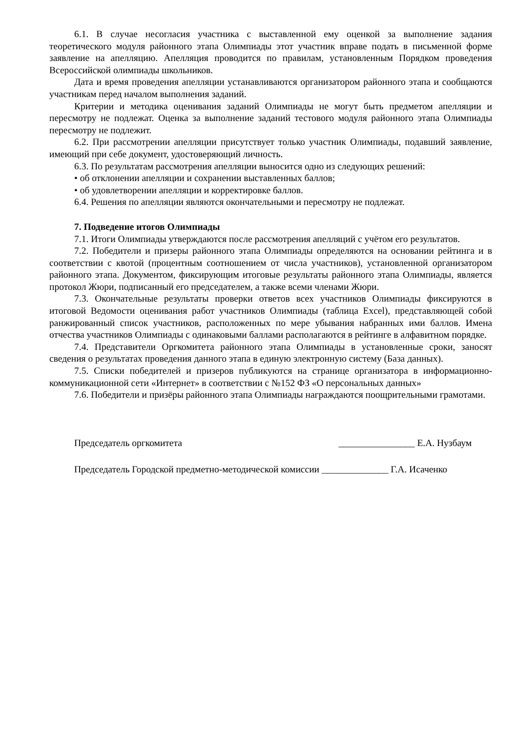6.1. В случае несогласия участника с выставленной ему оценкой за выполнение задания теоретического модуля районного этапа Олимпиады этот участник вправе подать в письменной форме заявление на апелляцию. Апелляция проводится по правилам, установленным Порядком проведения Всероссийской олимпиады школьников.
Дата и время проведения апелляции устанавливаются организатором районного этапа и сообщаются участникам перед началом выполнения заданий.
Критерии и методика оценивания заданий Олимпиады не могут быть предметом апелляции и пересмотру не подлежат. Оценка за выполнение заданий тестового модуля районного этапа Олимпиады пересмотру не подлежит.
6.2. При рассмотрении апелляции присутствует только участник Олимпиады, подавший заявление, имеющий при себе документ, удостоверяющий личность.
6.3. По результатам рассмотрения апелляции выносится одно из следующих решений:
• об отклонении апелляции и сохранении выставленных баллов;
• об удовлетворении апелляции и корректировке баллов.
6.4. Решения по апелляции являются окончательными и пересмотру не подлежат.
7. Подведение итогов Олимпиады
7.1. Итоги Олимпиады утверждаются после рассмотрения апелляций с учётом его результатов.
7.2. Победители и призеры районного этапа Олимпиады определяются на основании рейтинга и в соответствии с квотой (процентным соотношением от числа участников), установленной организатором районного этапа. Документом, фиксирующим итоговые результаты районного этапа Олимпиады, является протокол Жюри, подписанный его председателем, а также всеми членами Жюри.
7.3. Окончательные результаты проверки ответов всех участников Олимпиады фиксируются в итоговой Ведомости оценивания работ участников Олимпиады (таблица Excel), представляющей собой ранжированный список участников, расположенных по мере убывания набранных ими баллов. Имена отчества участников Олимпиады с одинаковыми баллами располагаются в рейтинге в алфавитном порядке.
7.4. Представители Оргкомитета районного этапа Олимпиады в установленные сроки, заносят сведения о результатах проведения данного этапа в единую электронную систему (База данных).
7.5. Списки победителей и призеров публикуются на странице организатора в информационно-коммуникационной сети «Интернет» в соответствии с №152 ФЗ «О персональных данных»
7.6. Победители и призёры районного этапа Олимпиады награждаются поощрительными грамотами.
Председатель оргкомитета ________________ Е.А. Нузбаум
Председатель Городской предметно-методической комиссии ______________ Г.А. Исаченко